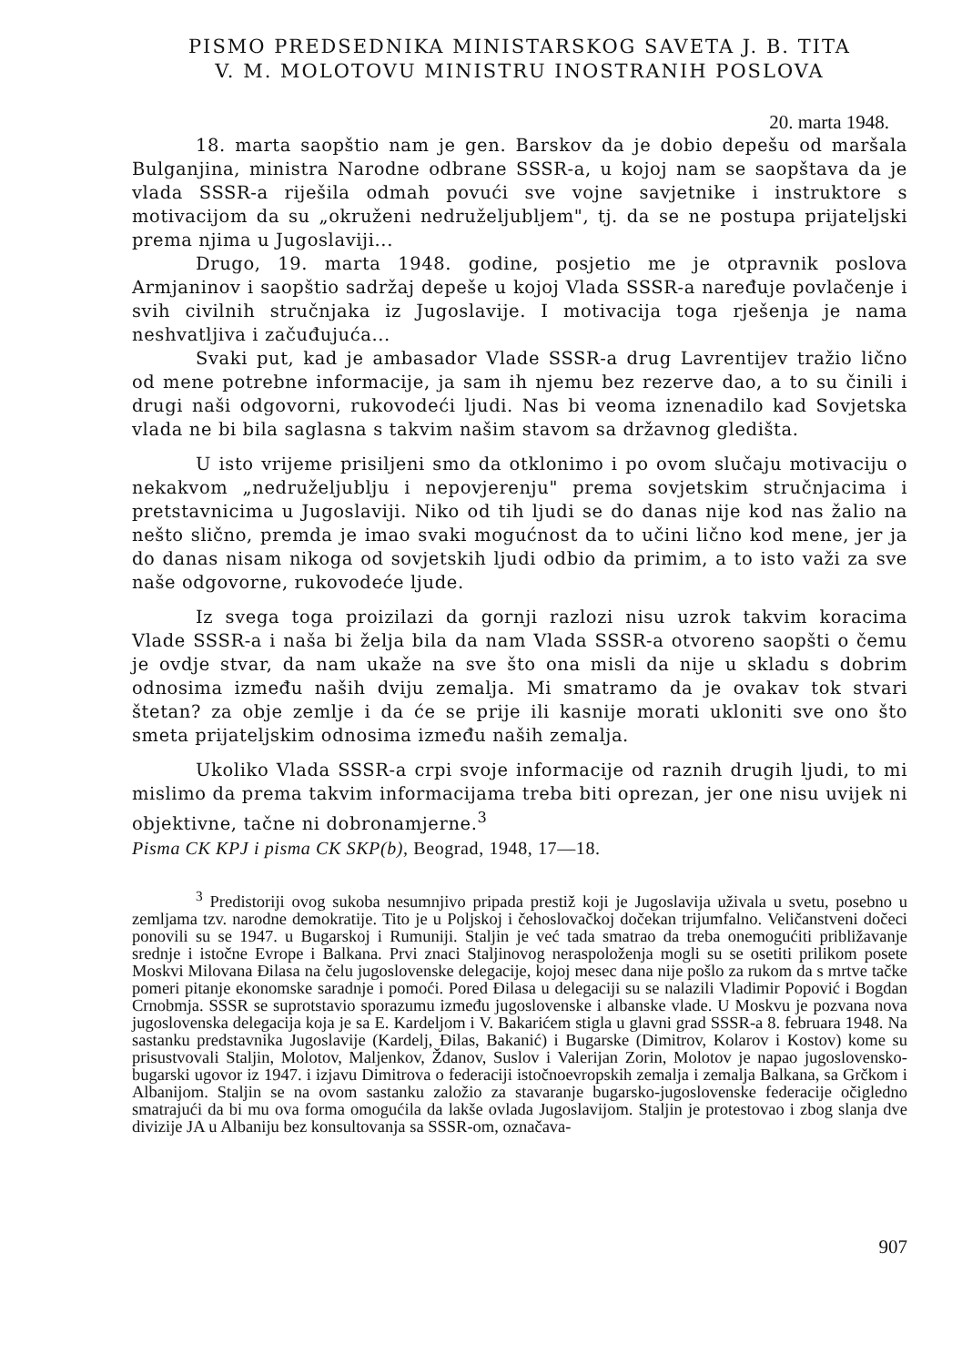PISMO PREDSEDNIKA MINISTARSKOG SAVETA J. B. TITA
V. M. MOLOTOVU MINISTRU INOSTRANIH POSLOVA
20. marta 1948.
18. marta saopštio nam je gen. Barskov da je dobio depešu od maršala Bulganjina, ministra Narodne odbrane SSSR-a, u kojoj nam se saopštava da je vlada SSSR-a riješila odmah povući sve vojne savjetnike i instruktore s motivacijom da su „okruženi nedruželjubljem", tj. da se ne postupa prijateljski prema njima u Jugoslaviji...
Drugo, 19. marta 1948. godine, posjetio me je otpravnik poslova Armjaninov i saopštio sadržaj depeše u kojoj Vlada SSSR-a naređuje povlačenje i svih civilnih stručnjaka iz Jugoslavije. I motivacija toga rješenja je nama neshvatljiva i začuđujuća...
Svaki put, kad je ambasador Vlade SSSR-a drug Lavrentijev tražio lično od mene potrebne informacije, ja sam ih njemu bez rezerve dao, a to su činili i drugi naši odgovorni, rukovodeći ljudi. Nas bi veoma iznenadilo kad Sovjetska vlada ne bi bila saglasna s takvim našim stavom sa državnog gledišta.
U isto vrijeme prisiljeni smo da otklonimo i po ovom slučaju motivaciju o nekakvom „nedruželjublju i nepovjerenju" prema sovjetskim stručnjacima i pretstavnicima u Jugoslaviji. Niko od tih ljudi se do danas nije kod nas žalio na nešto slično, premda je imao svaki mogućnost da to učini lično kod mene, jer ja do danas nisam nikoga od sovjetskih ljudi odbio da primim, a to isto važi za sve naše odgovorne, rukovodeće ljude.
Iz svega toga proizilazi da gornji razlozi nisu uzrok takvim koracima Vlade SSSR-a i naša bi želja bila da nam Vlada SSSR-a otvoreno saopšti o čemu je ovdje stvar, da nam ukaže na sve što ona misli da nije u skladu s dobrim odnosima između naših dviju zemalja. Mi smatramo da je ovakav tok stvari štetan? za obje zemlje i da će se prije ili kasnije morati ukloniti sve ono što smeta prijateljskim odnosima između naših zemalja.
Ukoliko Vlada SSSR-a crpi svoje informacije od raznih drugih ljudi, to mi mislimo da prema takvim informacijama treba biti oprezan, jer one nisu uvijek ni objektivne, tačne ni dobronamjerne.<sup>3</sup>
Pisma CK KPJ i pisma CK SKP(b), Beograd, 1948, 17—18.
<sup>3</sup> Predistoriji ovog sukoba nesumnjivo pripada prestiž koji je Jugoslavija uživala u svetu, posebno u zemljama tzv. narodne demokratije. Tito je u Poljskoj i čehoslovačkoj dočekan trijumfalno. Veličanstveni dočeci ponovili su se 1947. u Bugarskoj i Rumuniji. Staljin je već tada smatrao da treba onemogućiti približavanje srednje i istočne Evrope i Balkana. Prvi znaci Staljinovog neraspoloženja mogli su se osetiti prilikom posete Moskvi Milovana Đilasa na čelu jugoslovenske delegacije, kojoj mesec dana nije pošlo za rukom da s mrtve tačke pomeri pitanje ekonomske saradnje i pomoći. Pored Đilasa u delegaciji su se nalazili Vladimir Popović i Bogdan Crnobmja. SSSR se suprotstavio sporazumu između jugoslovenske i albanske vlade. U Moskvu je pozvana nova jugoslovenska delegacija koja je sa E. Kardeljom i V. Bakarićem stigla u glavni grad SSSR-a 8. februara 1948. Na sastanku predstavnika Jugoslavije (Kardelj, Đilas, Bakanić) i Bugarske (Dimitrov, Kolarov i Kostov) kome su prisustvovali Staljin, Molotov, Maljenkov, Ždanov, Suslov i Valerijan Zorin, Molotov je napao jugoslovensko-bugarski ugovor iz 1947. i izjavu Dimitrova o federaciji istočnoevropskih zemalja i zemalja Balkana, sa Grčkom i Albanijom. Staljin se na ovom sastanku založio za stavaranje bugarsko-jugoslovenske federacije očigledno smatrajući da bi mu ova forma omogućila da lakše ovlada Jugoslavijom. Staljin je protestovao i zbog slanja dve divizije JA u Albaniju bez konsultovanja sa SSSR-om, označava-
907